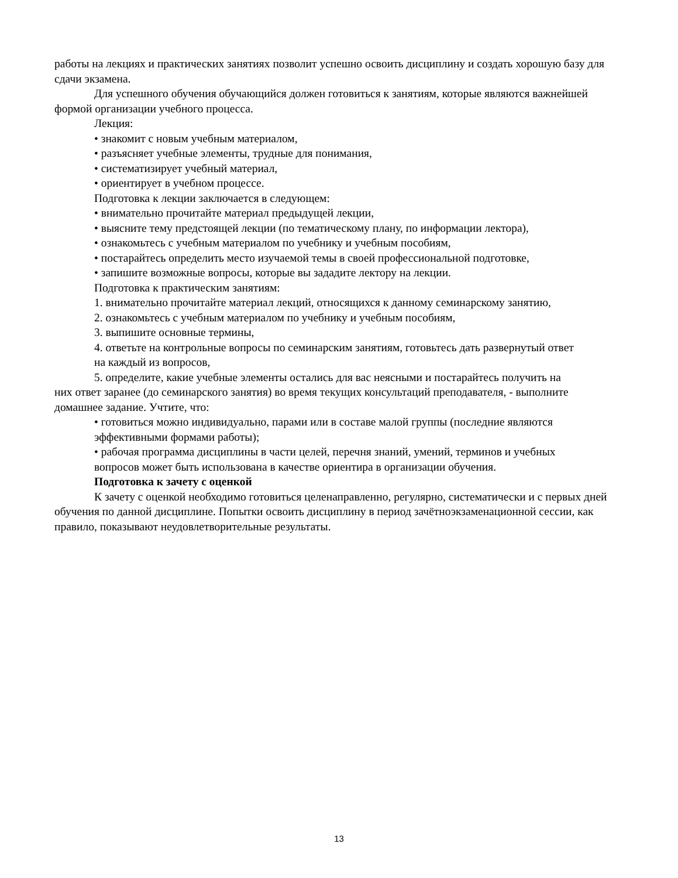работы на лекциях и практических занятиях позволит успешно освоить дисциплину и создать хорошую базу для сдачи экзамена.
Для успешного обучения обучающийся должен готовиться к занятиям, которые являются важнейшей формой организации учебного процесса.
Лекция:
• знакомит с новым учебным материалом,
• разъясняет учебные элементы, трудные для понимания,
• систематизирует учебный материал,
• ориентирует в учебном процессе.
Подготовка к лекции заключается в следующем:
• внимательно прочитайте материал предыдущей лекции,
• выясните тему предстоящей лекции (по тематическому плану, по информации лектора),
• ознакомьтесь с учебным материалом по учебнику и учебным пособиям,
• постарайтесь определить место изучаемой темы в своей профессиональной подготовке,
• запишите возможные вопросы, которые вы зададите лектору на лекции.
Подготовка к практическим занятиям:
1. внимательно прочитайте материал лекций, относящихся к данному семинарскому занятию,
2. ознакомьтесь с учебным материалом по учебнику и учебным пособиям,
3. выпишите основные термины,
4. ответьте на контрольные вопросы по семинарским занятиям, готовьтесь дать развернутый ответ
на каждый из вопросов,
5. определите, какие учебные элементы остались для вас неясными и постарайтесь получить на
них ответ заранее (до семинарского занятия) во время текущих консультаций преподавателя, - выполните домашнее задание. Учтите, что:
• готовиться можно индивидуально, парами или в составе малой группы (последние являются
эффективными формами работы);
• рабочая программа дисциплины в части целей, перечня знаний, умений, терминов и учебных
вопросов может быть использована в качестве ориентира в организации обучения.
Подготовка к зачету с оценкой
К зачету с оценкой необходимо готовиться целенаправленно, регулярно, систематически и с первых дней обучения по данной дисциплине. Попытки освоить дисциплину в период зачётноэкзаменационной сессии, как правило, показывают неудовлетворительные результаты.
13